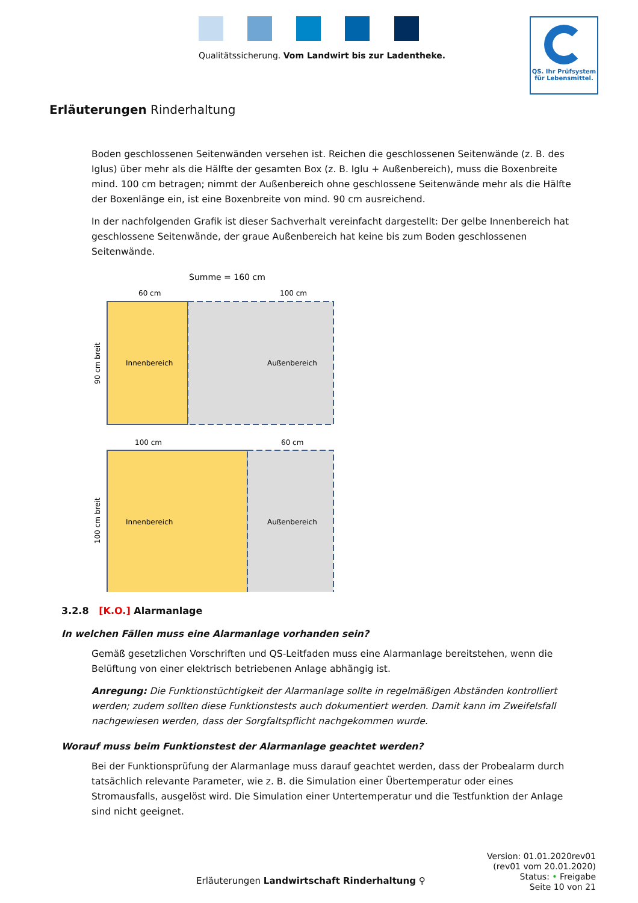Qualitätssicherung. Vom Landwirt bis zur Ladentheke.
QS. Ihr Prüfsystem
für Lebensmittel.
Erläuterungen Rinderhaltung
Boden geschlossenen Seitenwänden versehen ist. Reichen die geschlossenen Seitenwände (z. B. des Iglus) über mehr als die Hälfte der gesamten Box (z. B. Iglu + Außenbereich), muss die Boxenbreite mind. 100 cm betragen; nimmt der Außenbereich ohne geschlossene Seitenwände mehr als die Hälfte der Boxenlänge ein, ist eine Boxenbreite von mind. 90 cm ausreichend.
In der nachfolgenden Grafik ist dieser Sachverhalt vereinfacht dargestellt: Der gelbe Innenbereich hat geschlossene Seitenwände, der graue Außenbereich hat keine bis zum Boden geschlossenen Seitenwände.
Summe = 160 cm
60 cm
100 cm
Innenbereich
Außenbereich
90 cm breit
100 cm
60 cm
Innenbereich
Außenbereich
100 cm breit
3.2.8 [K.O.] Alarmanlage
In welchen Fällen muss eine Alarmanlage vorhanden sein?
Gemäß gesetzlichen Vorschriften und QS-Leitfaden muss eine Alarmanlage bereitstehen, wenn die Belüftung von einer elektrisch betriebenen Anlage abhängig ist.
Anregung: Die Funktionstüchtigkeit der Alarmanlage sollte in regelmäßigen Abständen kontrolliert werden; zudem sollten diese Funktionstests auch dokumentiert werden. Damit kann im Zweifelsfall nachgewiesen werden, dass der Sorgfaltspflicht nachgekommen wurde.
Worauf muss beim Funktionstest der Alarmanlage geachtet werden?
Bei der Funktionsprüfung der Alarmanlage muss darauf geachtet werden, dass der Probealarm durch tatsächlich relevante Parameter, wie z. B. die Simulation einer Übertemperatur oder eines Stromausfalls, ausgelöst wird. Die Simulation einer Untertemperatur und die Testfunktion der Anlage sind nicht geeignet.
Version: 01.01.2020rev01
(rev01 vom 20.01.2020)
Status: • Freigabe
Seite 10 von 21
Erläuterungen Landwirtschaft Rinderhaltung ⚲